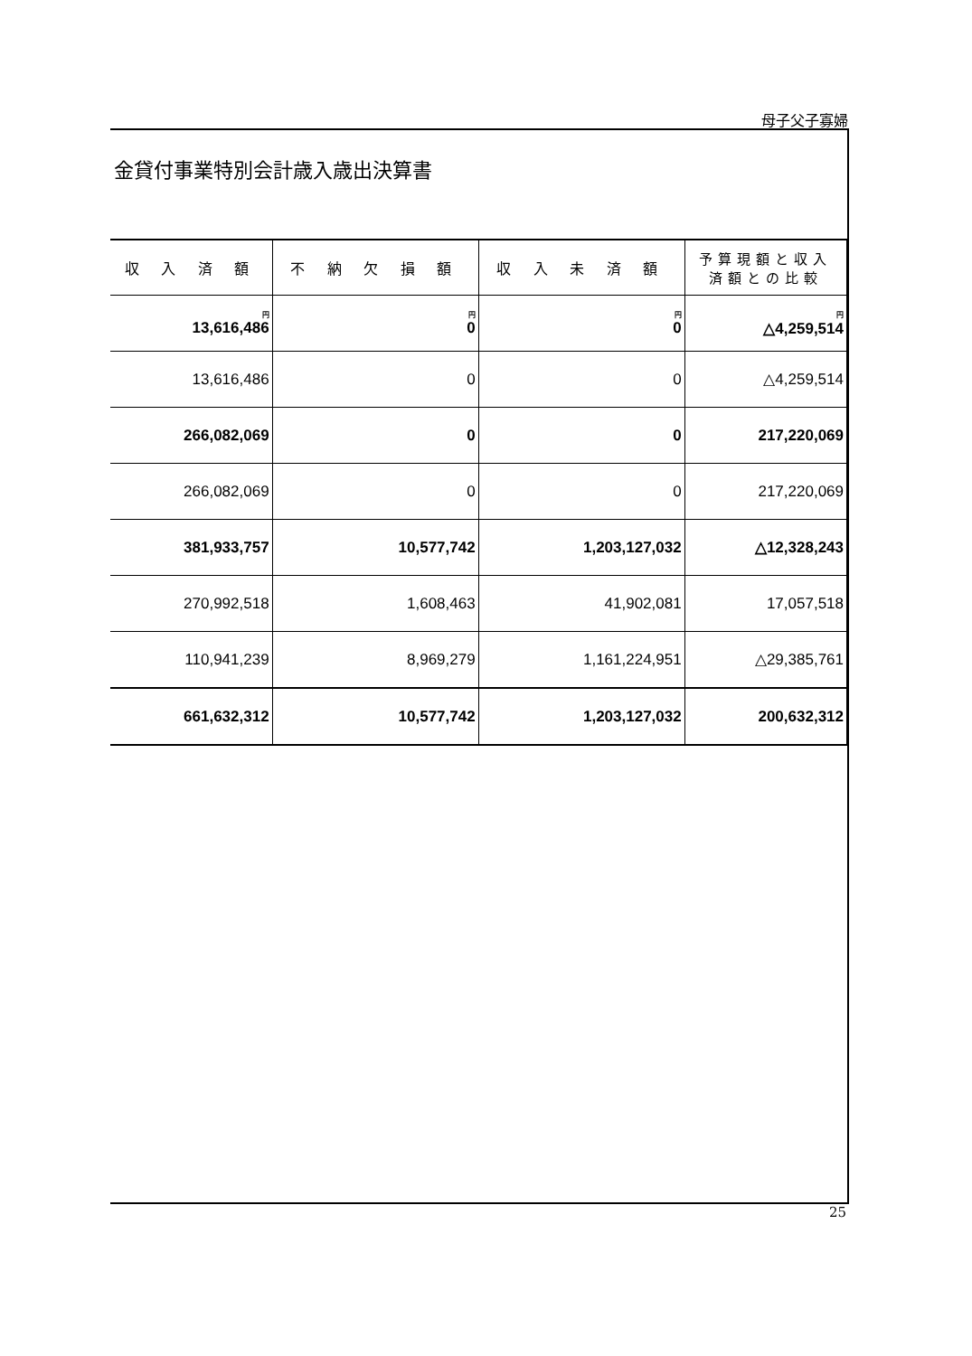母子父子寡婦
金貸付事業特別会計歳入歳出決算書
| 収 入 済 額 | 不 納 欠 損 額 | 収 入 未 済 額 | 予算現額と収入 済額との比較 |
| --- | --- | --- | --- |
| 円 13,616,486 | 円 0 | 円 0 | 円 △4,259,514 |
| 13,616,486 | 0 | 0 | △4,259,514 |
| 266,082,069 | 0 | 0 | 217,220,069 |
| 266,082,069 | 0 | 0 | 217,220,069 |
| 381,933,757 | 10,577,742 | 1,203,127,032 | △12,328,243 |
| 270,992,518 | 1,608,463 | 41,902,081 | 17,057,518 |
| 110,941,239 | 8,969,279 | 1,161,224,951 | △29,385,761 |
| 661,632,312 | 10,577,742 | 1,203,127,032 | 200,632,312 |
25